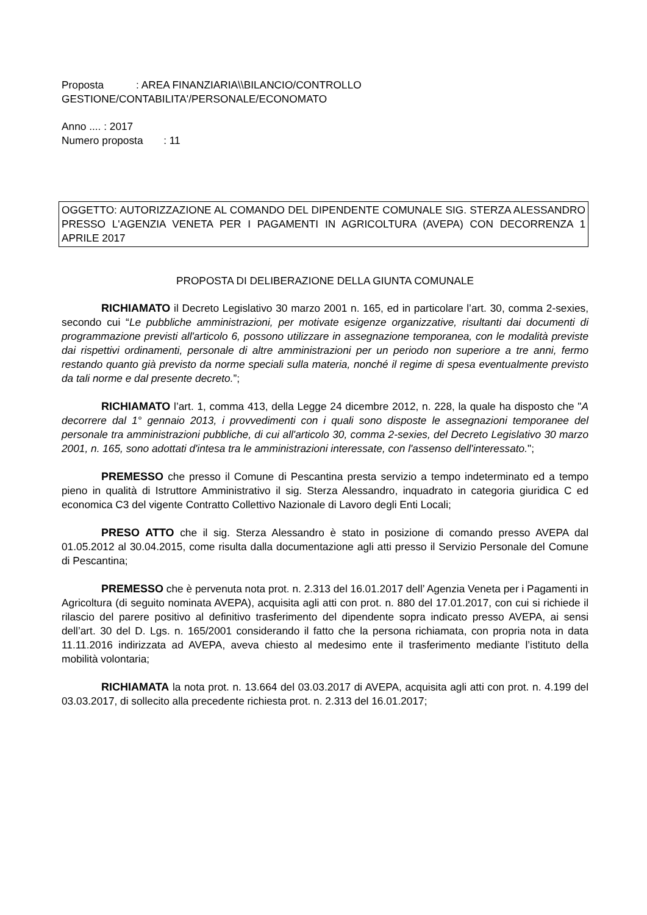Proposta : AREA FINANZIARIA\\BILANCIO/CONTROLLO
GESTIONE/CONTABILITA'/PERSONALE/ECONOMATO
Anno .... : 2017
Numero proposta : 11
OGGETTO: AUTORIZZAZIONE AL COMANDO DEL DIPENDENTE COMUNALE SIG. STERZA ALESSANDRO PRESSO L'AGENZIA VENETA PER I PAGAMENTI IN AGRICOLTURA (AVEPA) CON DECORRENZA 1 APRILE 2017
PROPOSTA DI DELIBERAZIONE DELLA GIUNTA COMUNALE
RICHIAMATO il Decreto Legislativo 30 marzo 2001 n. 165, ed in particolare l’art. 30, comma 2-sexies, secondo cui “Le pubbliche amministrazioni, per motivate esigenze organizzative, risultanti dai documenti di programmazione previsti all'articolo 6, possono utilizzare in assegnazione temporanea, con le modalità previste dai rispettivi ordinamenti, personale di altre amministrazioni per un periodo non superiore a tre anni, fermo restando quanto già previsto da norme speciali sulla materia, nonché il regime di spesa eventualmente previsto da tali norme e dal presente decreto.”;
RICHIAMATO l’art. 1, comma 413, della Legge 24 dicembre 2012, n. 228, la quale ha disposto che "A decorrere dal 1° gennaio 2013, i provvedimenti con i quali sono disposte le assegnazioni temporanee del personale tra amministrazioni pubbliche, di cui all'articolo 30, comma 2-sexies, del Decreto Legislativo 30 marzo 2001, n. 165, sono adottati d'intesa tra le amministrazioni interessate, con l'assenso dell'interessato.";
PREMESSO che presso il Comune di Pescantina presta servizio a tempo indeterminato ed a tempo pieno in qualità di Istruttore Amministrativo il sig. Sterza Alessandro, inquadrato in categoria giuridica C ed economica C3 del vigente Contratto Collettivo Nazionale di Lavoro degli Enti Locali;
PRESO ATTO che il sig. Sterza Alessandro è stato in posizione di comando presso AVEPA dal 01.05.2012 al 30.04.2015, come risulta dalla documentazione agli atti presso il Servizio Personale del Comune di Pescantina;
PREMESSO che è pervenuta nota prot. n. 2.313 del 16.01.2017 dell’ Agenzia Veneta per i Pagamenti in Agricoltura (di seguito nominata AVEPA), acquisita agli atti con prot. n. 880 del 17.01.2017, con cui si richiede il rilascio del parere positivo al definitivo trasferimento del dipendente sopra indicato presso AVEPA, ai sensi dell’art. 30 del D. Lgs. n. 165/2001 considerando il fatto che la persona richiamata, con propria nota in data 11.11.2016 indirizzata ad AVEPA, aveva chiesto al medesimo ente il trasferimento mediante l’istituto della mobilità volontaria;
RICHIAMATA la nota prot. n. 13.664 del 03.03.2017 di AVEPA, acquisita agli atti con prot. n. 4.199 del 03.03.2017, di sollecito alla precedente richiesta prot. n. 2.313 del 16.01.2017;